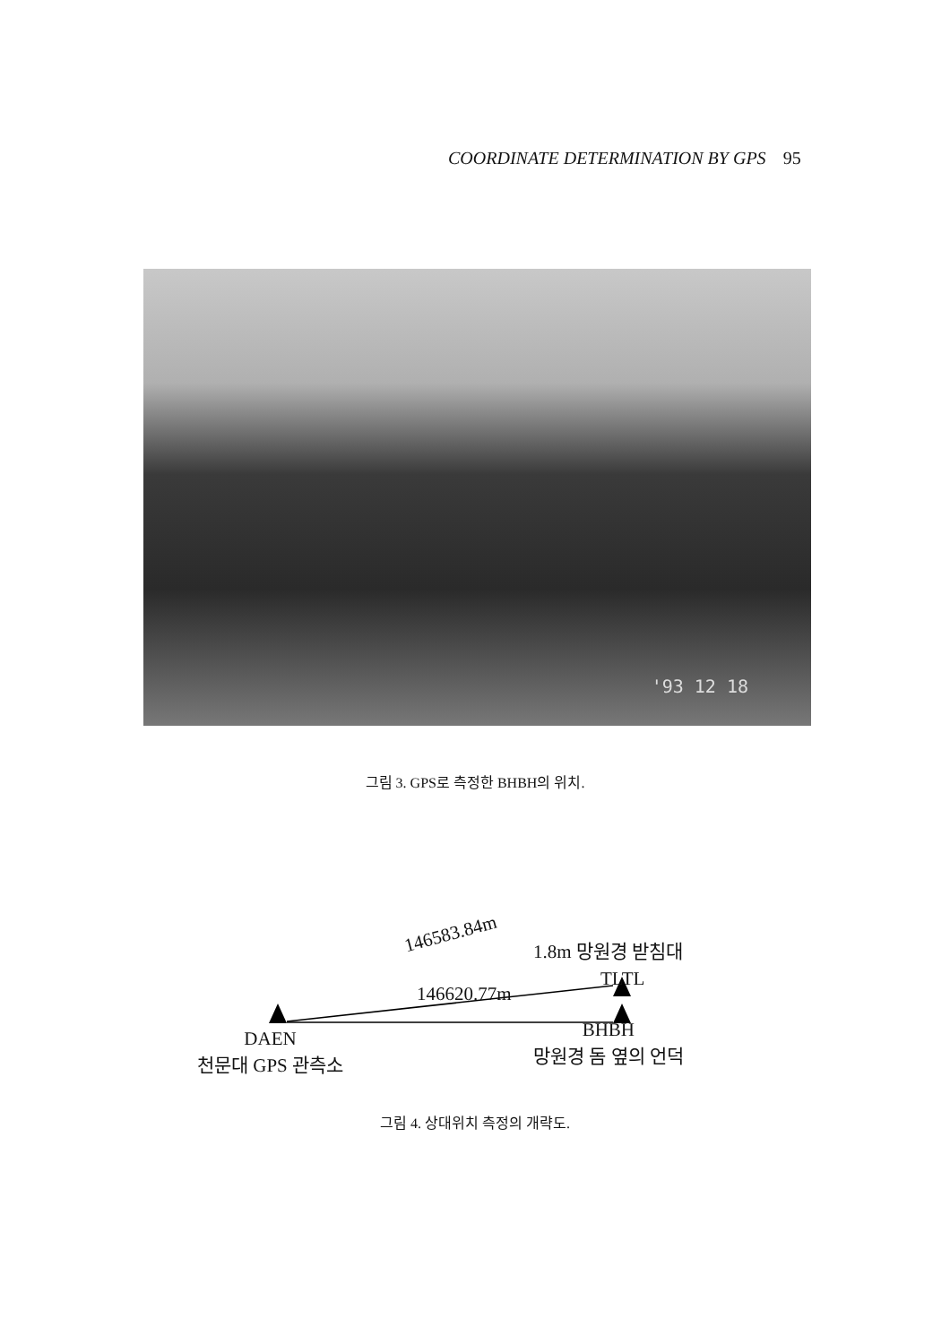COORDINATE DETERMINATION BY GPS 95
'93 12 18
그림 3. GPS로 측정한 BHBH의 위치.
146583.84m
146620.77m
TLTL
1.8m 망원경 받침대
DAEN
천문대 GPS 관측소
BHBH
망원경 돔 옆의 언덕
그림 4. 상대위치 측정의 개략도.